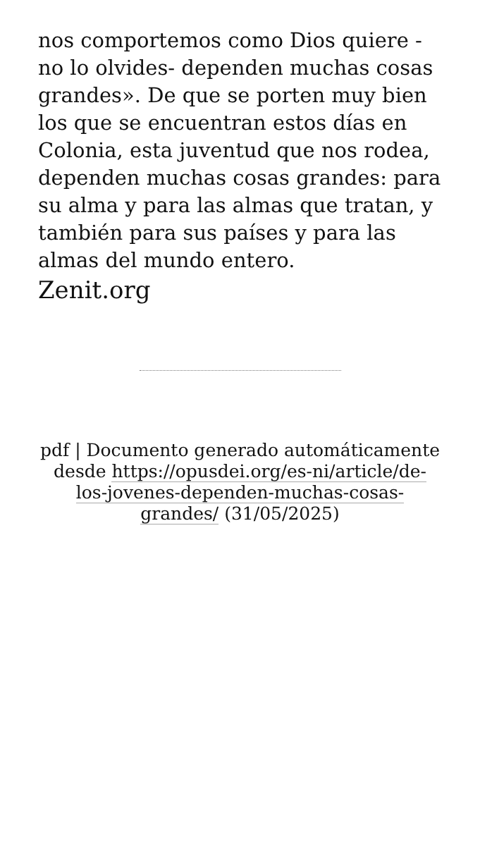nos comportemos como Dios quiere - no lo olvides- dependen muchas cosas grandes». De que se porten muy bien los que se encuentran estos días en Colonia, esta juventud que nos rodea, dependen muchas cosas grandes: para su alma y para las almas que tratan, y también para sus países y para las almas del mundo entero.
Zenit.org
pdf | Documento generado automáticamente desde https://opusdei.org/es-ni/article/de-los-jovenes-dependen-muchas-cosas-grandes/ (31/05/2025)